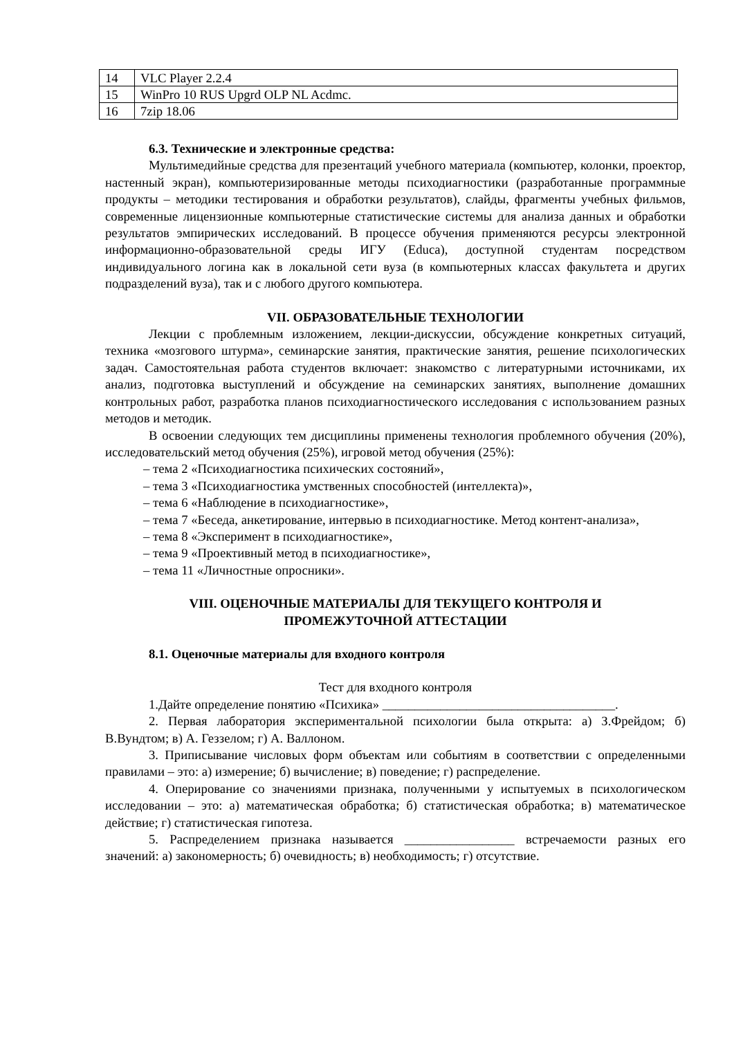| 14 | VLC Player 2.2.4 |
| 15 | WinPro 10 RUS Upgrd OLP NL Acdmc. |
| 16 | 7zip 18.06 |
6.3. Технические и электронные средства:
Мультимедийные средства для презентаций учебного материала (компьютер, колонки, проектор, настенный экран), компьютеризированные методы психодиагностики (разработанные программные продукты – методики тестирования и обработки результатов), слайды, фрагменты учебных фильмов, современные лицензионные компьютерные статистические системы для анализа данных и обработки результатов эмпирических исследований. В процессе обучения применяются ресурсы электронной информационно-образовательной среды ИГУ (Educa), доступной студентам посредством индивидуального логина как в локальной сети вуза (в компьютерных классах факультета и других подразделений вуза), так и с любого другого компьютера.
VII. ОБРАЗОВАТЕЛЬНЫЕ ТЕХНОЛОГИИ
Лекции с проблемным изложением, лекции-дискуссии, обсуждение конкретных ситуаций, техника «мозгового штурма», семинарские занятия, практические занятия, решение психологических задач. Самостоятельная работа студентов включает: знакомство с литературными источниками, их анализ, подготовка выступлений и обсуждение на семинарских занятиях, выполнение домашних контрольных работ, разработка планов психодиагностического исследования с использованием разных методов и методик.
В освоении следующих тем дисциплины применены технология проблемного обучения (20%), исследовательский метод обучения (25%), игровой метод обучения (25%):
– тема 2 «Психодиагностика психических состояний»,
– тема 3 «Психодиагностика умственных способностей (интеллекта)»,
– тема 6 «Наблюдение в психодиагностике»,
– тема 7 «Беседа, анкетирование, интервью в психодиагностике. Метод контент-анализа»,
– тема 8 «Эксперимент в психодиагностике»,
– тема 9 «Проективный метод в психодиагностике»,
– тема 11 «Личностные опросники».
VIII. ОЦЕНОЧНЫЕ МАТЕРИАЛЫ ДЛЯ ТЕКУЩЕГО КОНТРОЛЯ И
ПРОМЕЖУТОЧНОЙ АТТЕСТАЦИИ
8.1. Оценочные материалы для входного контроля
Тест для входного контроля
1.Дайте определение понятию «Психика» ____________________________________.
2. Первая лаборатория экспериментальной психологии была открыта: а) З.Фрейдом; б) В.Вундтом; в) А. Геззелом; г) А. Валлоном.
3. Приписывание числовых форм объектам или событиям в соответствии с определенными правилами – это: а) измерение; б) вычисление; в) поведение; г) распределение.
4. Оперирование со значениями признака, полученными у испытуемых в психологическом исследовании – это: а) математическая обработка; б) статистическая обработка; в) математическое действие; г) статистическая гипотеза.
5. Распределением признака называется _________________ встречаемости разных его значений: а) закономерность; б) очевидность; в) необходимость; г) отсутствие.